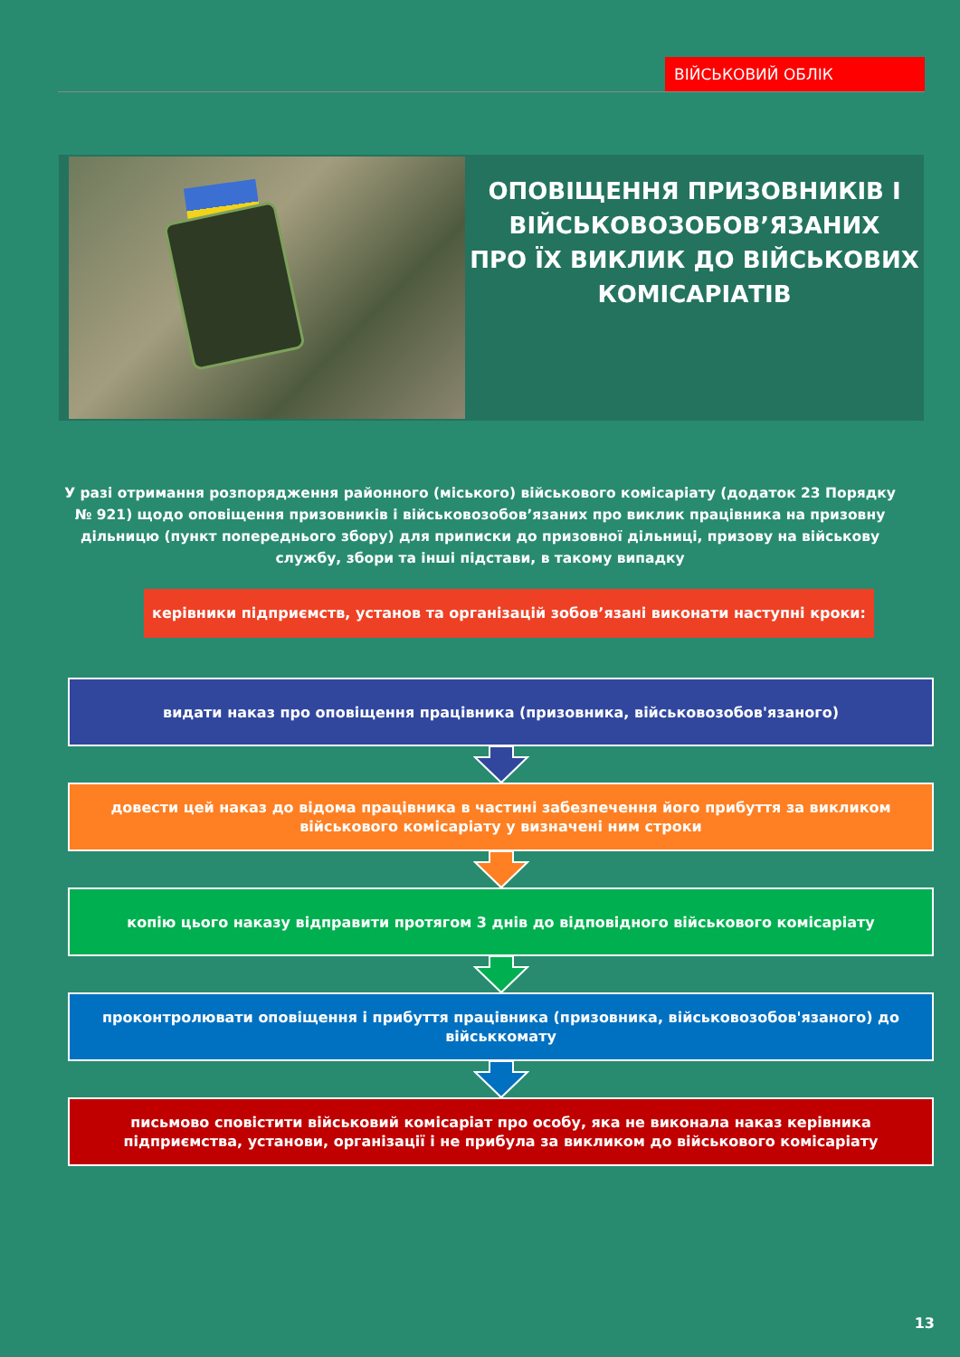ВІЙСЬКОВИЙ ОБЛІК
ОПОВІЩЕННЯ ПРИЗОВНИКІВ І
ВІЙСЬКОВОЗОБОВ’ЯЗАНИХ
ПРО ЇХ ВИКЛИК ДО ВІЙСЬКОВИХ
КОМІСАРІАТІВ
У разі отримання розпорядження районного (міського) військового комісаріату (додаток 23 Порядку № 921) щодо оповіщення призовників і військовозобов’язаних про виклик працівника на призовну дільницю (пункт попереднього збору) для приписки до призовної дільниці, призову на військову службу, збори та інші підстави, в такому випадку
керівники підприємств, установ та організацій зобов’язані виконати наступні кроки:
видати наказ про оповіщення працівника (призовника, військовозобов'язаного)
довести цей наказ до відома працівника в частині забезпечення його прибуття за викликом військового комісаріату у визначені ним строки
копію цього наказу відправити протягом 3 днів до відповідного військового комісаріату
проконтролювати оповіщення і прибуття працівника (призовника, військовозобов'язаного) до військкомату
письмово сповістити військовий комісаріат про особу, яка не виконала наказ керівника підприємства, установи, організації і не прибула за викликом до військового комісаріату
13